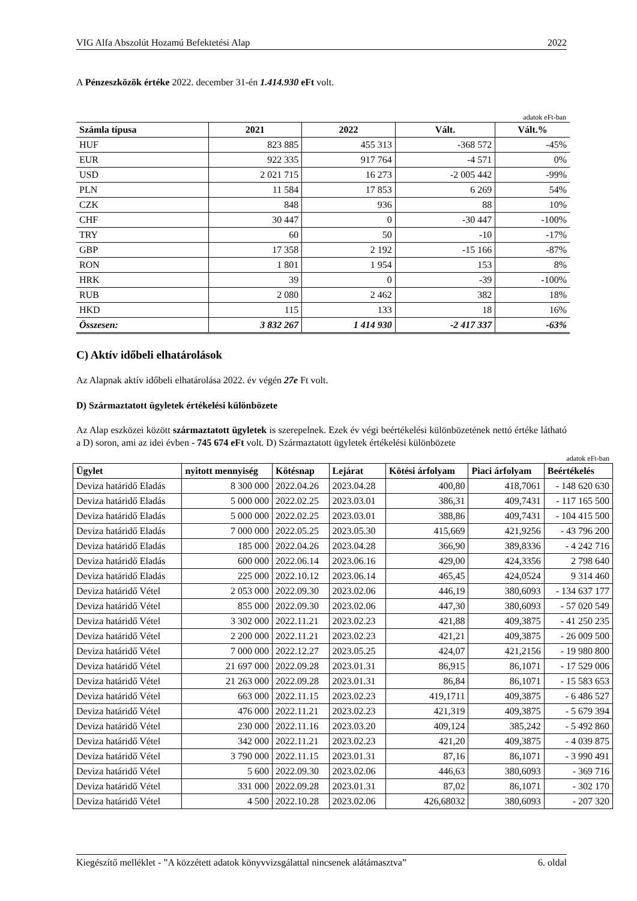VIG Alfa Abszolút Hozamú Befektetési Alap 2022
A Pénzeszközök értéke 2022. december 31-én 1.414.930 eFt volt.
adatok eFt-ban
| Számla típusa | 2021 | 2022 | Vált. | Vált.% |
| --- | --- | --- | --- | --- |
| HUF | 823 885 | 455 313 | -368 572 | -45% |
| EUR | 922 335 | 917 764 | -4 571 | 0% |
| USD | 2 021 715 | 16 273 | -2 005 442 | -99% |
| PLN | 11 584 | 17 853 | 6 269 | 54% |
| CZK | 848 | 936 | 88 | 10% |
| CHF | 30 447 | 0 | -30 447 | -100% |
| TRY | 60 | 50 | -10 | -17% |
| GBP | 17 358 | 2 192 | -15 166 | -87% |
| RON | 1 801 | 1 954 | 153 | 8% |
| HRK | 39 | 0 | -39 | -100% |
| RUB | 2 080 | 2 462 | 382 | 18% |
| HKD | 115 | 133 | 18 | 16% |
| Összesen: | 3 832 267 | 1 414 930 | -2 417 337 | -63% |
C) Aktív időbeli elhatárolások
Az Alapnak aktív időbeli elhatárolása 2022. év végén 27e Ft volt.
D) Származtatott ügyletek értékelési különbözete
Az Alap eszközei között származtatott ügyletek is szerepelnek. Ezek év végi beértékelési különbözetének nettó értéke látható a D) soron, ami az idei évben - 745 674 eFt volt. D) Származtatott ügyletek értékelési különbözete
adatok eFt-ban
| Ügylet | nyitott mennyiség | Kötésnap | Lejárat | Kötési árfolyam | Piaci árfolyam | Beértékelés |
| --- | --- | --- | --- | --- | --- | --- |
| Deviza határidő Eladás | 8 300 000 | 2022.04.26 | 2023.04.28 | 400,80 | 418,7061 | - 148 620 630 |
| Deviza határidő Eladás | 5 000 000 | 2022.02.25 | 2023.03.01 | 386,31 | 409,7431 | - 117 165 500 |
| Deviza határidő Eladás | 5 000 000 | 2022.02.25 | 2023.03.01 | 388,86 | 409,7431 | - 104 415 500 |
| Deviza határidő Eladás | 7 000 000 | 2022.05.25 | 2023.05.30 | 415,669 | 421,9256 | - 43 796 200 |
| Deviza határidő Eladás | 185 000 | 2022.04.26 | 2023.04.28 | 366,90 | 389,8336 | - 4 242 716 |
| Deviza határidő Eladás | 600 000 | 2022.06.14 | 2023.06.16 | 429,00 | 424,3356 | 2 798 640 |
| Deviza határidő Eladás | 225 000 | 2022.10.12 | 2023.06.14 | 465,45 | 424,0524 | 9 314 460 |
| Deviza határidő Vétel | 2 053 000 | 2022.09.30 | 2023.02.06 | 446,19 | 380,6093 | - 134 637 177 |
| Deviza határidő Vétel | 855 000 | 2022.09.30 | 2023.02.06 | 447,30 | 380,6093 | - 57 020 549 |
| Deviza határidő Vétel | 3 302 000 | 2022.11.21 | 2023.02.23 | 421,88 | 409,3875 | - 41 250 235 |
| Deviza határidő Vétel | 2 200 000 | 2022.11.21 | 2023.02.23 | 421,21 | 409,3875 | - 26 009 500 |
| Deviza határidő Vétel | 7 000 000 | 2022.12.27 | 2023.05.25 | 424,07 | 421,2156 | - 19 980 800 |
| Deviza határidő Vétel | 21 697 000 | 2022.09.28 | 2023.01.31 | 86,915 | 86,1071 | - 17 529 006 |
| Deviza határidő Vétel | 21 263 000 | 2022.09.28 | 2023.01.31 | 86,84 | 86,1071 | - 15 583 653 |
| Deviza határidő Vétel | 663 000 | 2022.11.15 | 2023.02.23 | 419,1711 | 409,3875 | - 6 486 527 |
| Deviza határidő Vétel | 476 000 | 2022.11.21 | 2023.02.23 | 421,319 | 409,3875 | - 5 679 394 |
| Deviza határidő Vétel | 230 000 | 2022.11.16 | 2023.03.20 | 409,124 | 385,242 | - 5 492 860 |
| Deviza határidő Vétel | 342 000 | 2022.11.21 | 2023.02.23 | 421,20 | 409,3875 | - 4 039 875 |
| Deviza határidő Vétel | 3 790 000 | 2022.11.15 | 2023.01.31 | 87,16 | 86,1071 | - 3 990 491 |
| Deviza határidő Vétel | 5 600 | 2022.09.30 | 2023.02.06 | 446,63 | 380,6093 | - 369 716 |
| Deviza határidő Vétel | 331 000 | 2022.09.28 | 2023.01.31 | 87,02 | 86,1071 | - 302 170 |
| Deviza határidő Vétel | 4 500 | 2022.10.28 | 2023.02.06 | 426,68032 | 380,6093 | - 207 320 |
Kiegészítő melléklet - ”A közzétett adatok könyvvizsgálattal nincsenek alátámasztva” 6. oldal